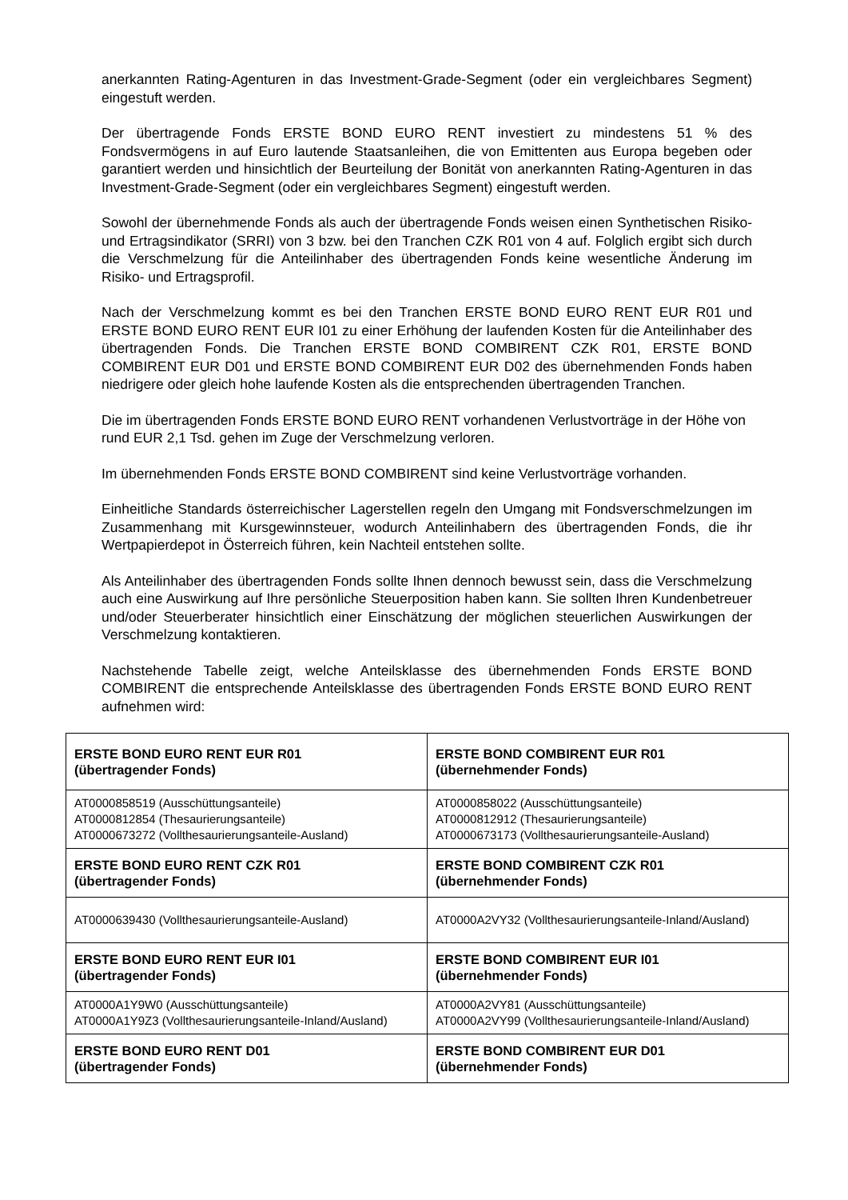anerkannten Rating-Agenturen in das Investment-Grade-Segment (oder ein vergleichbares Segment) eingestuft werden.
Der übertragende Fonds ERSTE BOND EURO RENT investiert zu mindestens 51 % des Fondsvermögens in auf Euro lautende Staatsanleihen, die von Emittenten aus Europa begeben oder garantiert werden und hinsichtlich der Beurteilung der Bonität von anerkannten Rating-Agenturen in das Investment-Grade-Segment (oder ein vergleichbares Segment) eingestuft werden.
Sowohl der übernehmende Fonds als auch der übertragende Fonds weisen einen Synthetischen Risiko- und Ertragsindikator (SRRI) von 3 bzw. bei den Tranchen CZK R01 von 4 auf. Folglich ergibt sich durch die Verschmelzung für die Anteilinhaber des übertragenden Fonds keine wesentliche Änderung im Risiko- und Ertragsprofil.
Nach der Verschmelzung kommt es bei den Tranchen ERSTE BOND EURO RENT EUR R01 und ERSTE BOND EURO RENT EUR I01 zu einer Erhöhung der laufenden Kosten für die Anteilinhaber des übertragenden Fonds. Die Tranchen ERSTE BOND COMBIRENT CZK R01, ERSTE BOND COMBIRENT EUR D01 und ERSTE BOND COMBIRENT EUR D02 des übernehmenden Fonds haben niedrigere oder gleich hohe laufende Kosten als die entsprechenden übertragenden Tranchen.
Die im übertragenden Fonds ERSTE BOND EURO RENT vorhandenen Verlustvorträge in der Höhe von rund EUR 2,1 Tsd. gehen im Zuge der Verschmelzung verloren.
Im übernehmenden Fonds ERSTE BOND COMBIRENT sind keine Verlustvorträge vorhanden.
Einheitliche Standards österreichischer Lagerstellen regeln den Umgang mit Fondsverschmelzungen im Zusammenhang mit Kursgewinnsteuer, wodurch Anteilinhabern des übertragenden Fonds, die ihr Wertpapierdepot in Österreich führen, kein Nachteil entstehen sollte.
Als Anteilinhaber des übertragenden Fonds sollte Ihnen dennoch bewusst sein, dass die Verschmelzung auch eine Auswirkung auf Ihre persönliche Steuerposition haben kann. Sie sollten Ihren Kundenbetreuer und/oder Steuerberater hinsichtlich einer Einschätzung der möglichen steuerlichen Auswirkungen der Verschmelzung kontaktieren.
Nachstehende Tabelle zeigt, welche Anteilsklasse des übernehmenden Fonds ERSTE BOND COMBIRENT die entsprechende Anteilsklasse des übertragenden Fonds ERSTE BOND EURO RENT aufnehmen wird:
| ERSTE BOND EURO RENT EUR R01 (übertragender Fonds) | ERSTE BOND COMBIRENT EUR R01 (übernehmender Fonds) |
| AT0000858519 (Ausschüttungsanteile) AT0000812854 (Thesaurierungsanteile) AT0000673272 (Vollthesaurierungsanteile-Ausland) | AT0000858022 (Ausschüttungsanteile) AT0000812912 (Thesaurierungsanteile) AT0000673173 (Vollthesaurierungsanteile-Ausland) |
| ERSTE BOND EURO RENT CZK R01 (übertragender Fonds) | ERSTE BOND COMBIRENT CZK R01 (übernehmender Fonds) |
| AT0000639430 (Vollthesaurierungsanteile-Ausland) | AT0000A2VY32 (Vollthesaurierungsanteile-Inland/Ausland) |
| ERSTE BOND EURO RENT EUR I01 (übertragender Fonds) | ERSTE BOND COMBIRENT EUR I01 (übernehmender Fonds) |
| AT0000A1Y9W0 (Ausschüttungsanteile) AT0000A1Y9Z3 (Vollthesaurierungsanteile-Inland/Ausland) | AT0000A2VY81 (Ausschüttungsanteile) AT0000A2VY99 (Vollthesaurierungsanteile-Inland/Ausland) |
| ERSTE BOND EURO RENT D01 (übertragender Fonds) | ERSTE BOND COMBIRENT EUR D01 (übernehmender Fonds) |